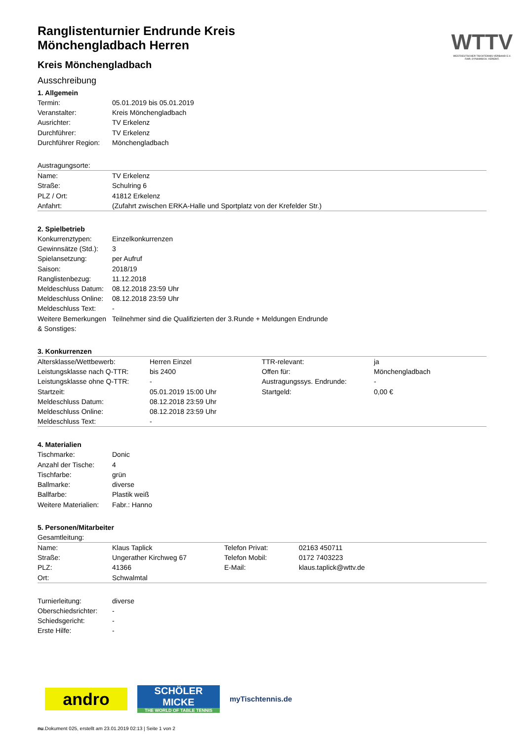WTTV
WESTDEUTSCHER TISCHTENNIS-VERBAND E.V.
FAIR. DYNAMISCH. VEREINT.
Ranglistenturnier Endrunde Kreis Mönchengladbach Herren
Kreis Mönchengladbach
Ausschreibung
1. Allgemein
| Termin: | 05.01.2019 bis 05.01.2019 |
| Veranstalter: | Kreis Mönchengladbach |
| Ausrichter: | TV Erkelenz |
| Durchführer: | TV Erkelenz |
| Durchführer Region: | Mönchengladbach |
| Austragungsorte: | |
| Name: | TV Erkelenz |
| Straße: | Schulring 6 |
| PLZ / Ort: | 41812 Erkelenz |
| Anfahrt: | (Zufahrt zwischen ERKA-Halle und Sportplatz von der Krefelder Str.) |
2. Spielbetrieb
| Konkurrenztypen: | Einzelkonkurrenzen |
| Gewinnsätze (Std.): | 3 |
| Spielansetzung: | per Aufruf |
| Saison: | 2018/19 |
| Ranglistenbezug: | 11.12.2018 |
| Meldeschluss Datum: | 08.12.2018 23:59 Uhr |
| Meldeschluss Online: | 08.12.2018 23:59 Uhr |
| Meldeschluss Text: | - |
| Weitere Bemerkungen & Sonstiges: | Teilnehmer sind die Qualifizierten der 3.Runde + Meldungen Endrunde |
3. Konkurrenzen
| Altersklasse/Wettbewerb: | Herren Einzel | TTR-relevant: | ja |
| Leistungsklasse nach Q-TTR: | bis 2400 | Offen für: | Mönchengladbach |
| Leistungsklasse ohne Q-TTR: | - | Austragungssys. Endrunde: | - |
| Startzeit: | 05.01.2019 15:00 Uhr | Startgeld: | 0,00 € |
| Meldeschluss Datum: | 08.12.2018 23:59 Uhr | | |
| Meldeschluss Online: | 08.12.2018 23:59 Uhr | | |
| Meldeschluss Text: | - | | |
4. Materialien
| Tischmarke: | Donic |
| Anzahl der Tische: | 4 |
| Tischfarbe: | grün |
| Ballmarke: | diverse |
| Ballfarbe: | Plastik weiß |
| Weitere Materialien: | Fabr.: Hanno |
5. Personen/Mitarbeiter
| Gesamtleitung: | | | |
| Name: | Klaus Taplick | Telefon Privat: | 02163 450711 |
| Straße: | Ungerather Kirchweg 67 | Telefon Mobil: | 0172 7403223 |
| PLZ: | 41366 | E-Mail: | klaus.taplick@wttv.de |
| Ort: | Schwalmtal | | |
| Turnierleitung: | diverse | | |
| Oberschiedsrichter: | - | | |
| Schiedsgericht: | - | | |
| Erste Hilfe: | - | | |
andro
SCHÖLER
MICKE
THE WORLD OF TABLE TENNIS
myTischtennis.de
nu.Dokument 025, erstellt am 23.01.2019 02:13 | Seite 1 von 2